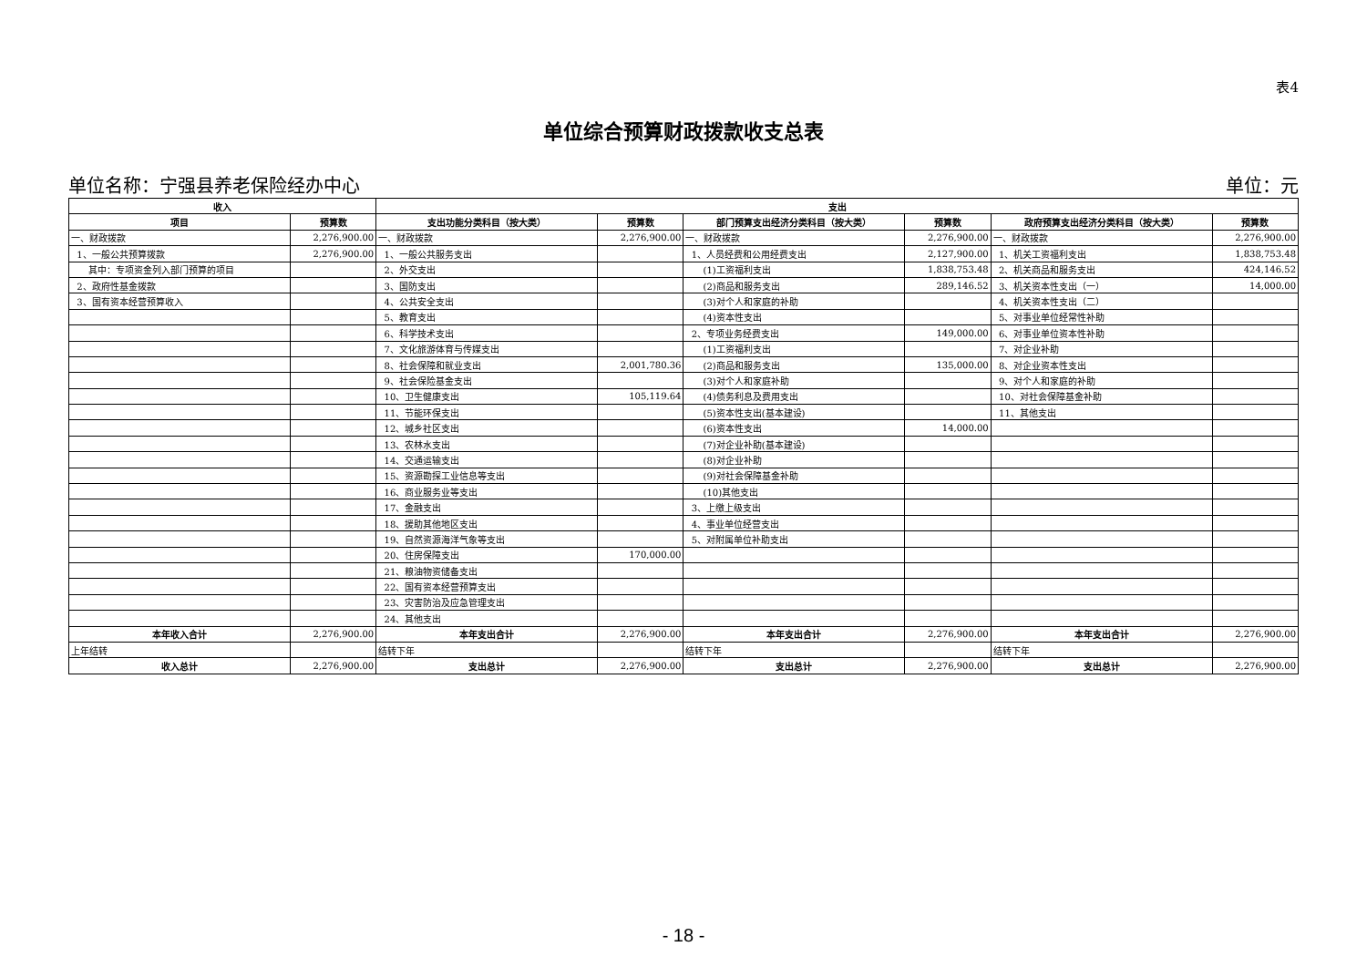表4
单位综合预算财政拨款收支总表
单位名称：宁强县养老保险经办中心 单位：元
| 收入 | | 支出 | | | | | |
| --- | --- | --- | --- | --- | --- | --- | --- |
| 项目 | 预算数 | 支出功能分类科目（按大类） | 预算数 | 部门预算支出经济分类科目（按大类） | 预算数 | 政府预算支出经济分类科目（按大类） | 预算数 |
| 一、财政拨款 | 2,276,900.00 | 一、财政拨款 | 2,276,900.00 | 一、财政拨款 | 2,276,900.00 | 一、财政拨款 | 2,276,900.00 |
| 1、一般公共预算拨款 | 2,276,900.00 | 1、一般公共服务支出 | | 1、人员经费和公用经费支出 | 2,127,900.00 | 1、机关工资福利支出 | 1,838,753.48 |
| 其中：专项资金列入部门预算的项目 | | 2、外交支出 | | (1)工资福利支出 | 1,838,753.48 | 2、机关商品和服务支出 | 424,146.52 |
| 2、政府性基金拨款 | | 3、国防支出 | | (2)商品和服务支出 | 289,146.52 | 3、机关资本性支出（一） | 14,000.00 |
| 3、国有资本经营预算收入 | | 4、公共安全支出 | | (3)对个人和家庭的补助 | | 4、机关资本性支出（二） | |
| | | 5、教育支出 | | (4)资本性支出 | | 5、对事业单位经常性补助 | |
| | | 6、科学技术支出 | | 2、专项业务经费支出 | 149,000.00 | 6、对事业单位资本性补助 | |
| | | 7、文化旅游体育与传媒支出 | | (1)工资福利支出 | | 7、对企业补助 | |
| | | 8、社会保障和就业支出 | 2,001,780.36 | (2)商品和服务支出 | 135,000.00 | 8、对企业资本性支出 | |
| | | 9、社会保险基金支出 | | (3)对个人和家庭补助 | | 9、对个人和家庭的补助 | |
| | | 10、卫生健康支出 | 105,119.64 | (4)债务利息及费用支出 | | 10、对社会保障基金补助 | |
| | | 11、节能环保支出 | | (5)资本性支出(基本建设) | | 11、其他支出 | |
| | | 12、城乡社区支出 | | (6)资本性支出 | 14,000.00 | | |
| | | 13、农林水支出 | | (7)对企业补助(基本建设) | | | |
| | | 14、交通运输支出 | | (8)对企业补助 | | | |
| | | 15、资源勘探工业信息等支出 | | (9)对社会保障基金补助 | | | |
| | | 16、商业服务业等支出 | | (10)其他支出 | | | |
| | | 17、金融支出 | | 3、上缴上级支出 | | | |
| | | 18、援助其他地区支出 | | 4、事业单位经营支出 | | | |
| | | 19、自然资源海洋气象等支出 | | 5、对附属单位补助支出 | | | |
| | | 20、住房保障支出 | 170,000.00 | | | | |
| | | 21、粮油物资储备支出 | | | | | |
| | | 22、国有资本经营预算支出 | | | | | |
| | | 23、灾害防治及应急管理支出 | | | | | |
| | | 24、其他支出 | | | | | |
| 本年收入合计 | 2,276,900.00 | 本年支出合计 | 2,276,900.00 | 本年支出合计 | 2,276,900.00 | 本年支出合计 | 2,276,900.00 |
| 上年结转 | | 结转下年 | | 结转下年 | | 结转下年 | |
| 收入总计 | 2,276,900.00 | 支出总计 | 2,276,900.00 | 支出总计 | 2,276,900.00 | 支出总计 | 2,276,900.00 |
- 18 -